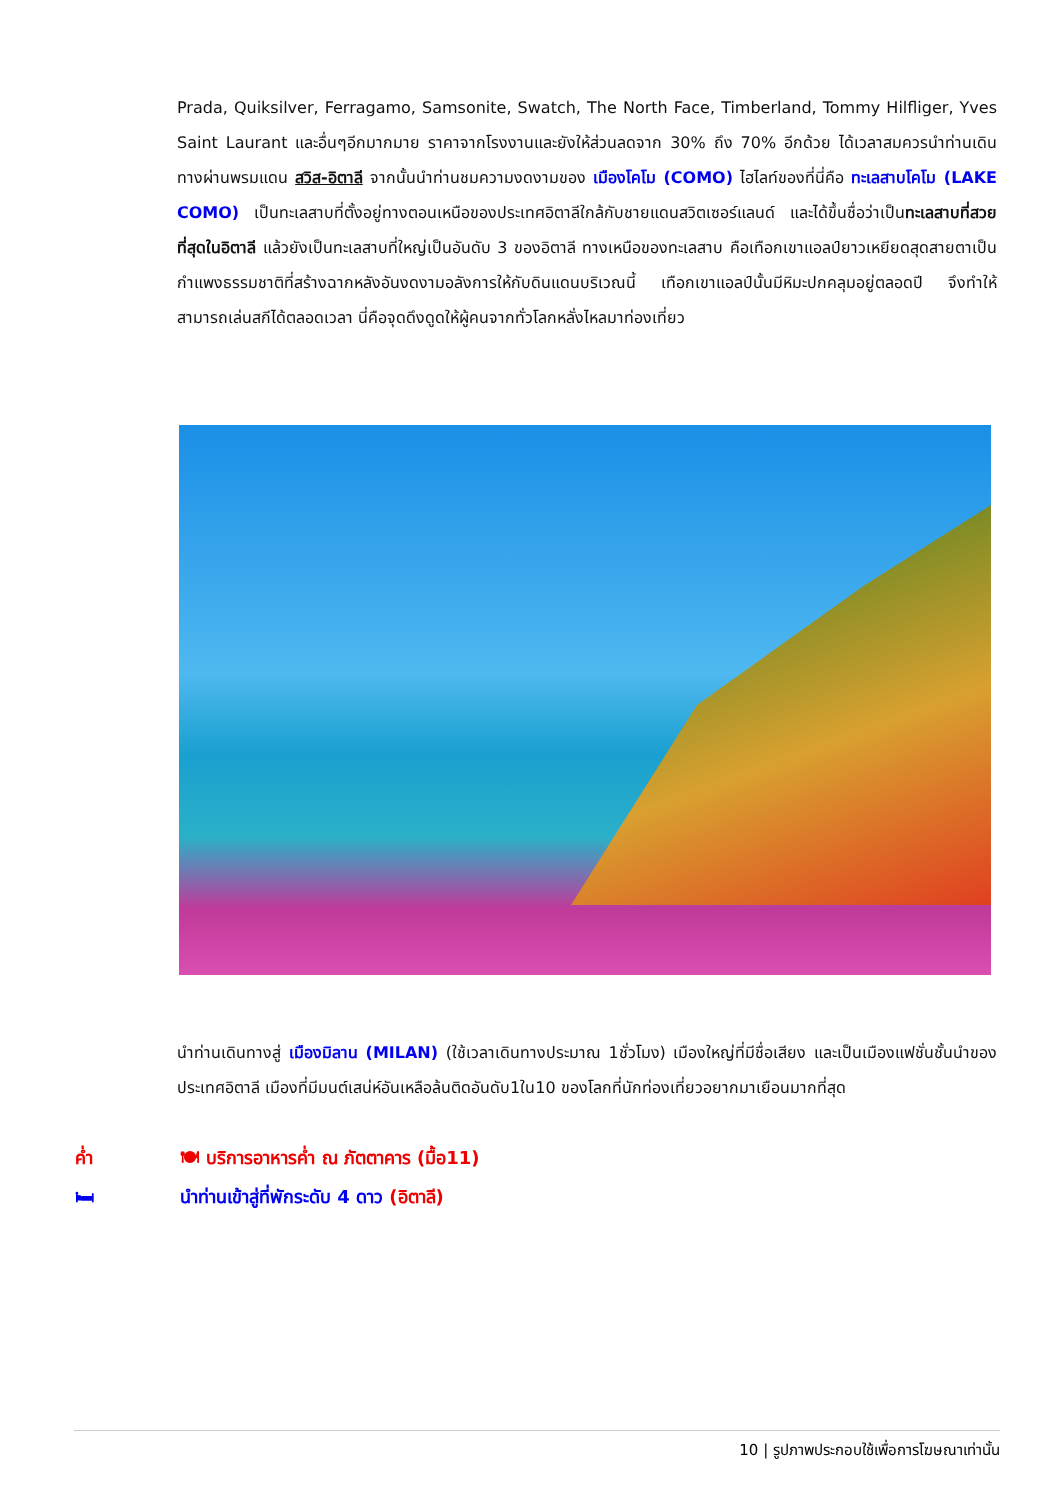Prada, Quiksilver, Ferragamo, Samsonite, Swatch, The North Face, Timberland, Tommy Hilfliger, Yves Saint Laurant และอื่นๆอีกมากมาย ราคาจากโรงงานและยังให้ส่วนลดจาก 30% ถึง 70% อีกด้วย ได้เวลาสมควรนำท่านเดินทางผ่านพรมแดน สวิส-อิตาลี จากนั้นนำท่านชมความงดงามของ เมืองโคโม (COMO) ไฮไลท์ของที่นี่คือ ทะเลสาบโคโม (LAKE COMO) เป็นทะเลสาบที่ตั้งอยู่ทางตอนเหนือของประเทศอิตาลีใกล้กับชายแดนสวิตเซอร์แลนด์ และได้ขึ้นชื่อว่าเป็นทะเลสาบที่สวยที่สุดในอิตาลี แล้วยังเป็นทะเลสาบที่ใหญ่เป็นอันดับ 3 ของอิตาลี ทางเหนือของทะเลสาบ คือเทือกเขาแอลป์ยาวเหยียดสุดสายตาเป็นกำแพงธรรมชาติที่สร้างฉากหลังอันงดงามอลังการให้กับดินแดนบริเวณนี้ เทือกเขาแอลป์นั้นมีหิมะปกคลุมอยู่ตลอดปี จึงทำให้สามารถเล่นสกีได้ตลอดเวลา นี่คือจุดดึงดูดให้ผู้คนจากทั่วโลกหลั่งไหลมาท่องเที่ยว
นำท่านเดินทางสู่ เมืองมิลาน (MILAN) (ใช้เวลาเดินทางประมาณ 1ชั่วโมง) เมืองใหญ่ที่มีชื่อเสียง และเป็นเมืองแฟชั่นชั้นนำของประเทศอิตาลี เมืองที่มีมนต์เสน่ห์อันเหลือล้นติดอันดับ1ใน10 ของโลกที่นักท่องเที่ยวอยากมาเยือนมากที่สุด
ค่ำ 🍽 บริการอาหารค่ำ ณ ภัตตาคาร (มื้อ11)
🛏 นำท่านเข้าสู่ที่พักระดับ 4 ดาว (อิตาลี)
10 | รูปภาพประกอบใช้เพื่อการโฆษณาเท่านั้น